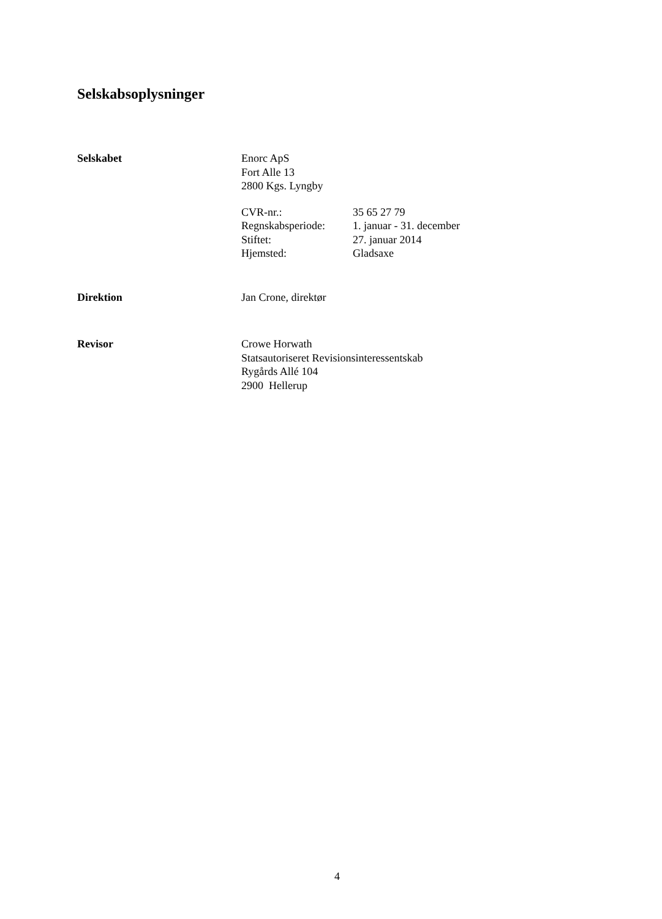Selskabsoplysninger
Selskabet Enorc ApS
Fort Alle 13
2800 Kgs. Lyngby
CVR-nr.: 35 65 27 79
Regnskabsperiode:
1. januar - 31. december
Stiftet: 27. januar 2014
Hjemsted: Gladsaxe
Direktion Jan Crone, direktør
Revisor Crowe Horwath
Statsautoriseret Revisionsinteressentskab
Rygårds Allé 104
2900 Hellerup
4